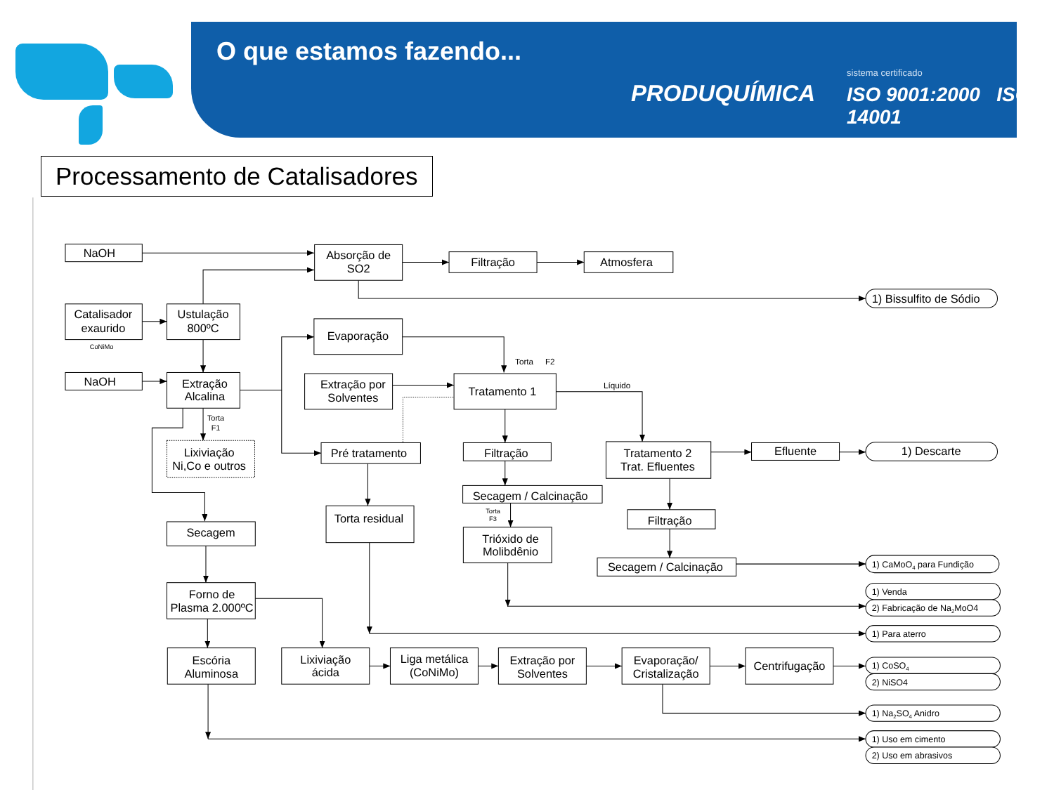O que estamos fazendo...
PRODUQUÍMICA
sistema certificado
ISO 9001:2000 ISO 14001
Processamento de Catalisadores
NaOH
Absorção de
SO2
Filtração
Atmosfera
Catalisador
exaurido
CoNiMo
Ustulação
800ºC
Evaporação
Torta
F2
NaOH
Extração
Alcalina
Extração por
Solventes
Tratamento 1
Líquido
Torta
F1
Lixiviação
Ni,Co e outros
Pré tratamento
Filtração
Tratamento 2
Trat. Efluentes
Efluente
1) Descarte
Secagem / Calcinação
Torta
F3
Secagem
Torta residual
Filtração
Trióxido de
Molibdênio
Secagem / Calcinação
Forno de
Plasma 2.000ºC
Escória
Aluminosa
Lixiviação
ácida
Liga metálica
(CoNiMo)
Extração por
Solventes
Evaporação/
Cristalização
Centrifugação
1) Bissulfito de Sódio
1) CaMoO4 para Fundição
1) Venda
2) Fabricação de Na2MoO4
1) Para aterro
1) CoSO4
2) NiSO4
1) Na2SO4 Anidro
1) Uso em cimento
2) Uso em abrasivos